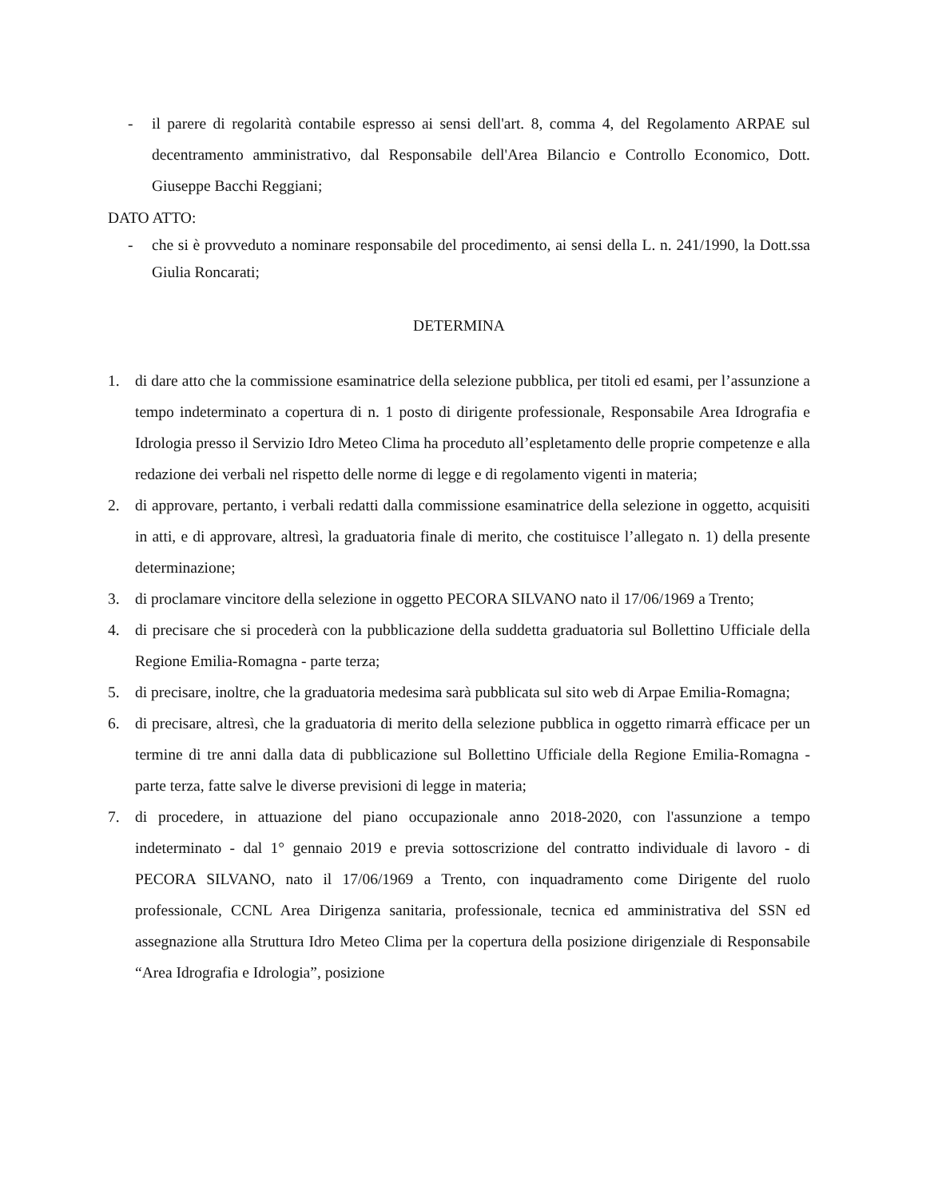- il parere di regolarità contabile espresso ai sensi dell'art. 8, comma 4, del Regolamento ARPAE sul decentramento amministrativo, dal Responsabile dell'Area Bilancio e Controllo Economico, Dott. Giuseppe Bacchi Reggiani;
DATO ATTO:
- che si è provveduto a nominare responsabile del procedimento, ai sensi della L. n. 241/1990, la Dott.ssa Giulia Roncarati;
DETERMINA
1. di dare atto che la commissione esaminatrice della selezione pubblica, per titoli ed esami, per l’assunzione a tempo indeterminato a copertura di n. 1 posto di dirigente professionale, Responsabile Area Idrografia e Idrologia presso il Servizio Idro Meteo Clima ha proceduto all’espletamento delle proprie competenze e alla redazione dei verbali nel rispetto delle norme di legge e di regolamento vigenti in materia;
2. di approvare, pertanto, i verbali redatti dalla commissione esaminatrice della selezione in oggetto, acquisiti in atti, e di approvare, altresì, la graduatoria finale di merito, che costituisce l’allegato n. 1) della presente determinazione;
3. di proclamare vincitore della selezione in oggetto PECORA SILVANO nato il 17/06/1969 a Trento;
4. di precisare che si procederà con la pubblicazione della suddetta graduatoria sul Bollettino Ufficiale della Regione Emilia-Romagna - parte terza;
5. di precisare, inoltre, che la graduatoria medesima sarà pubblicata sul sito web di Arpae Emilia-Romagna;
6. di precisare, altresì, che la graduatoria di merito della selezione pubblica in oggetto rimarrà efficace per un termine di tre anni dalla data di pubblicazione sul Bollettino Ufficiale della Regione Emilia-Romagna - parte terza, fatte salve le diverse previsioni di legge in materia;
7. di procedere, in attuazione del piano occupazionale anno 2018-2020, con l'assunzione a tempo indeterminato - dal 1° gennaio 2019 e previa sottoscrizione del contratto individuale di lavoro - di PECORA SILVANO, nato il 17/06/1969 a Trento, con inquadramento come Dirigente del ruolo professionale, CCNL Area Dirigenza sanitaria, professionale, tecnica ed amministrativa del SSN ed assegnazione alla Struttura Idro Meteo Clima per la copertura della posizione dirigenziale di Responsabile “Area Idrografia e Idrologia”, posizione